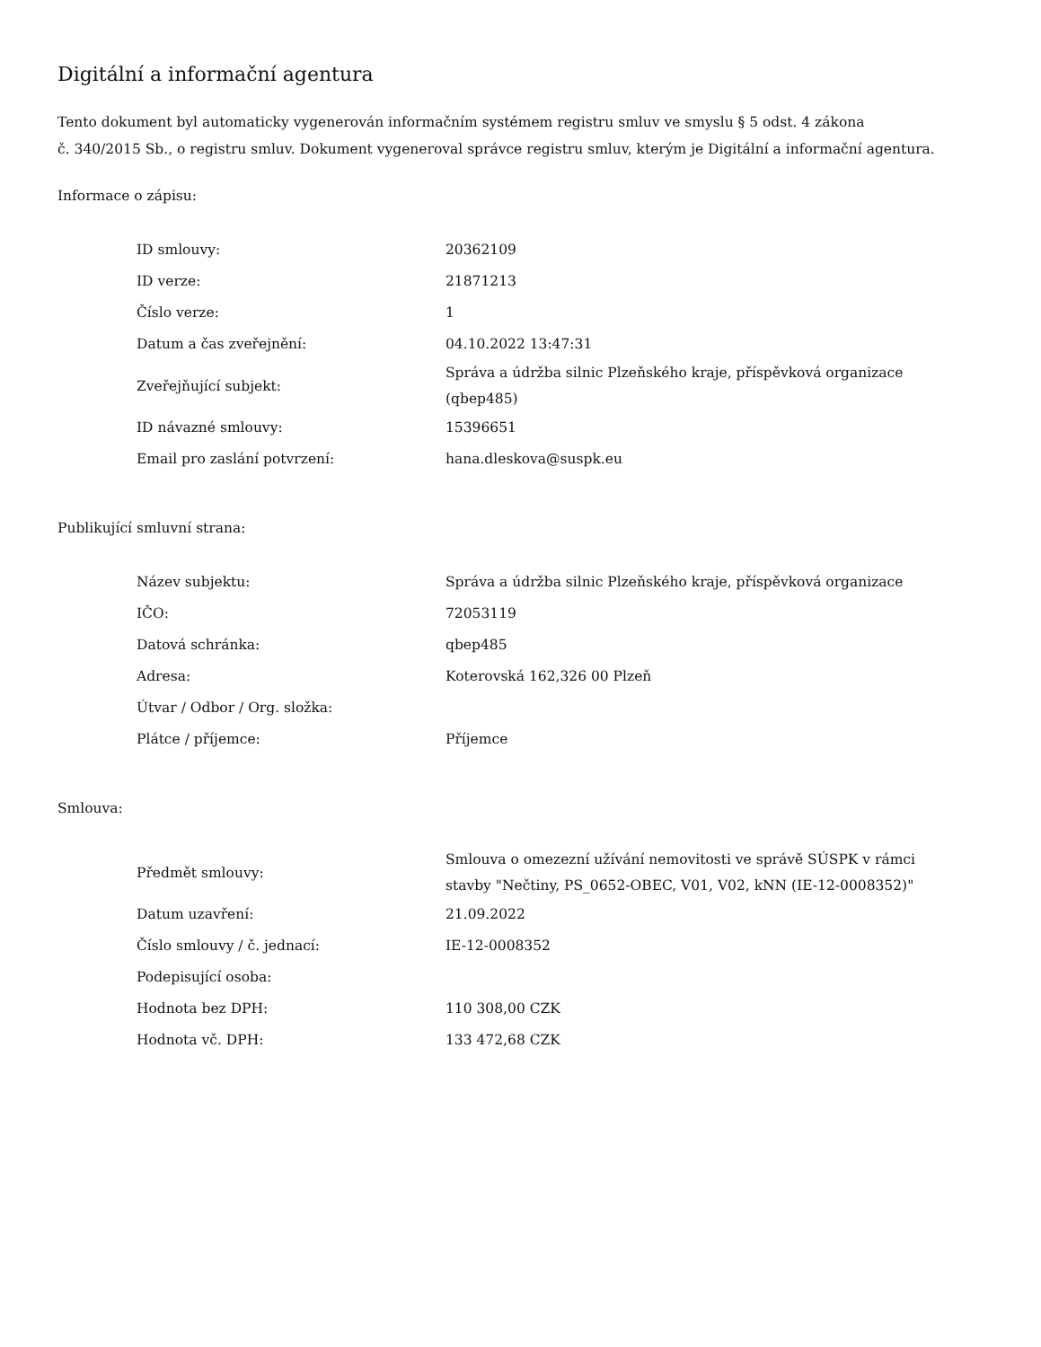Digitální a informační agentura
Tento dokument byl automaticky vygenerován informačním systémem registru smluv ve smyslu § 5 odst. 4 zákona
č. 340/2015 Sb., o registru smluv. Dokument vygeneroval správce registru smluv, kterým je Digitální a informační agentura.
Informace o zápisu:
| ID smlouvy: | 20362109 |
| ID verze: | 21871213 |
| Číslo verze: | 1 |
| Datum a čas zveřejnění: | 04.10.2022 13:47:31 |
| Zveřejňující subjekt: | Správa a údržba silnic Plzeňského kraje, příspěvková organizace (qbep485) |
| ID návazné smlouvy: | 15396651 |
| Email pro zaslání potvrzení: | hana.dleskova@suspk.eu |
Publikující smluvní strana:
| Název subjektu: | Správa a údržba silnic Plzeňského kraje, příspěvková organizace |
| IČO: | 72053119 |
| Datová schránka: | qbep485 |
| Adresa: | Koterovská 162,326 00 Plzeň |
| Útvar / Odbor / Org. složka: | |
| Plátce / příjemce: | Příjemce |
Smlouva:
| Předmět smlouvy: | Smlouva o omezezní užívání nemovitosti ve správě SÚSPK v rámci stavby "Nečtiny, PS_0652-OBEC, V01, V02, kNN (IE-12-0008352)" |
| Datum uzavření: | 21.09.2022 |
| Číslo smlouvy / č. jednací: | IE-12-0008352 |
| Podepisující osoba: | |
| Hodnota bez DPH: | 110 308,00 CZK |
| Hodnota vč. DPH: | 133 472,68 CZK |